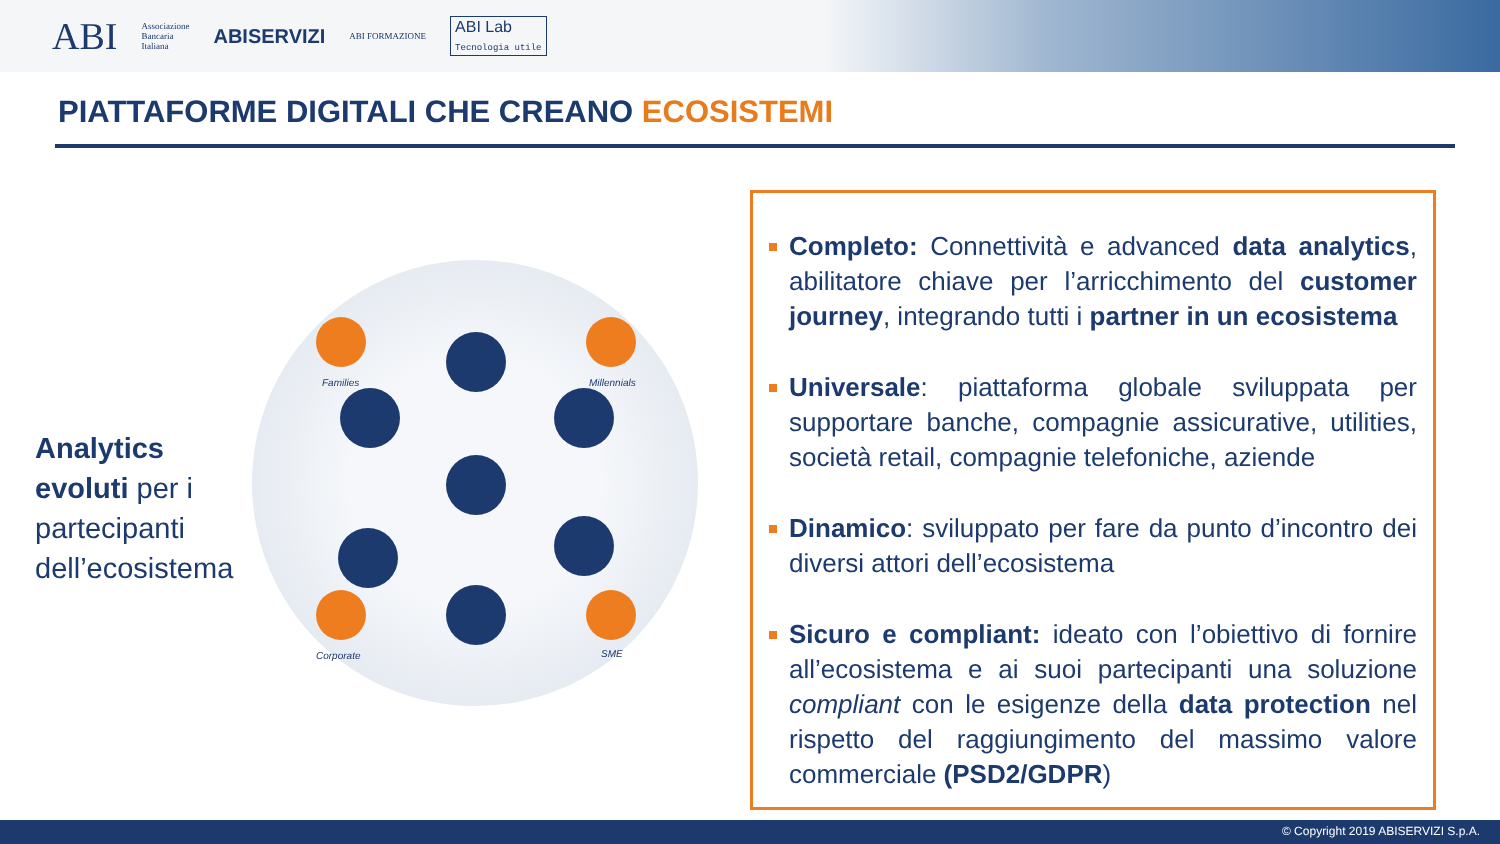ABI Associazione
Bancaria
Italiana ABISERVIZI ABI FORMAZIONE ABI Lab
Tecnologia utile
PIATTAFORME DIGITALI CHE CREANO ECOSISTEMI
Analytics evoluti per i partecipanti dell’ecosistema
Families Millennials
Corporate SME
Completo: Connettività e advanced data analytics, abilitatore chiave per l’arricchimento del customer journey, integrando tutti i partner in un ecosistema
Universale: piattaforma globale sviluppata per supportare banche, compagnie assicurative, utilities, società retail, compagnie telefoniche, aziende
Dinamico: sviluppato per fare da punto d’incontro dei diversi attori dell’ecosistema
Sicuro e compliant: ideato con l’obiettivo di fornire all’ecosistema e ai suoi partecipanti una soluzione compliant con le esigenze della data protection nel rispetto del raggiungimento del massimo valore commerciale (PSD2/GDPR)
© Copyright 2019 ABISERVIZI S.p.A.